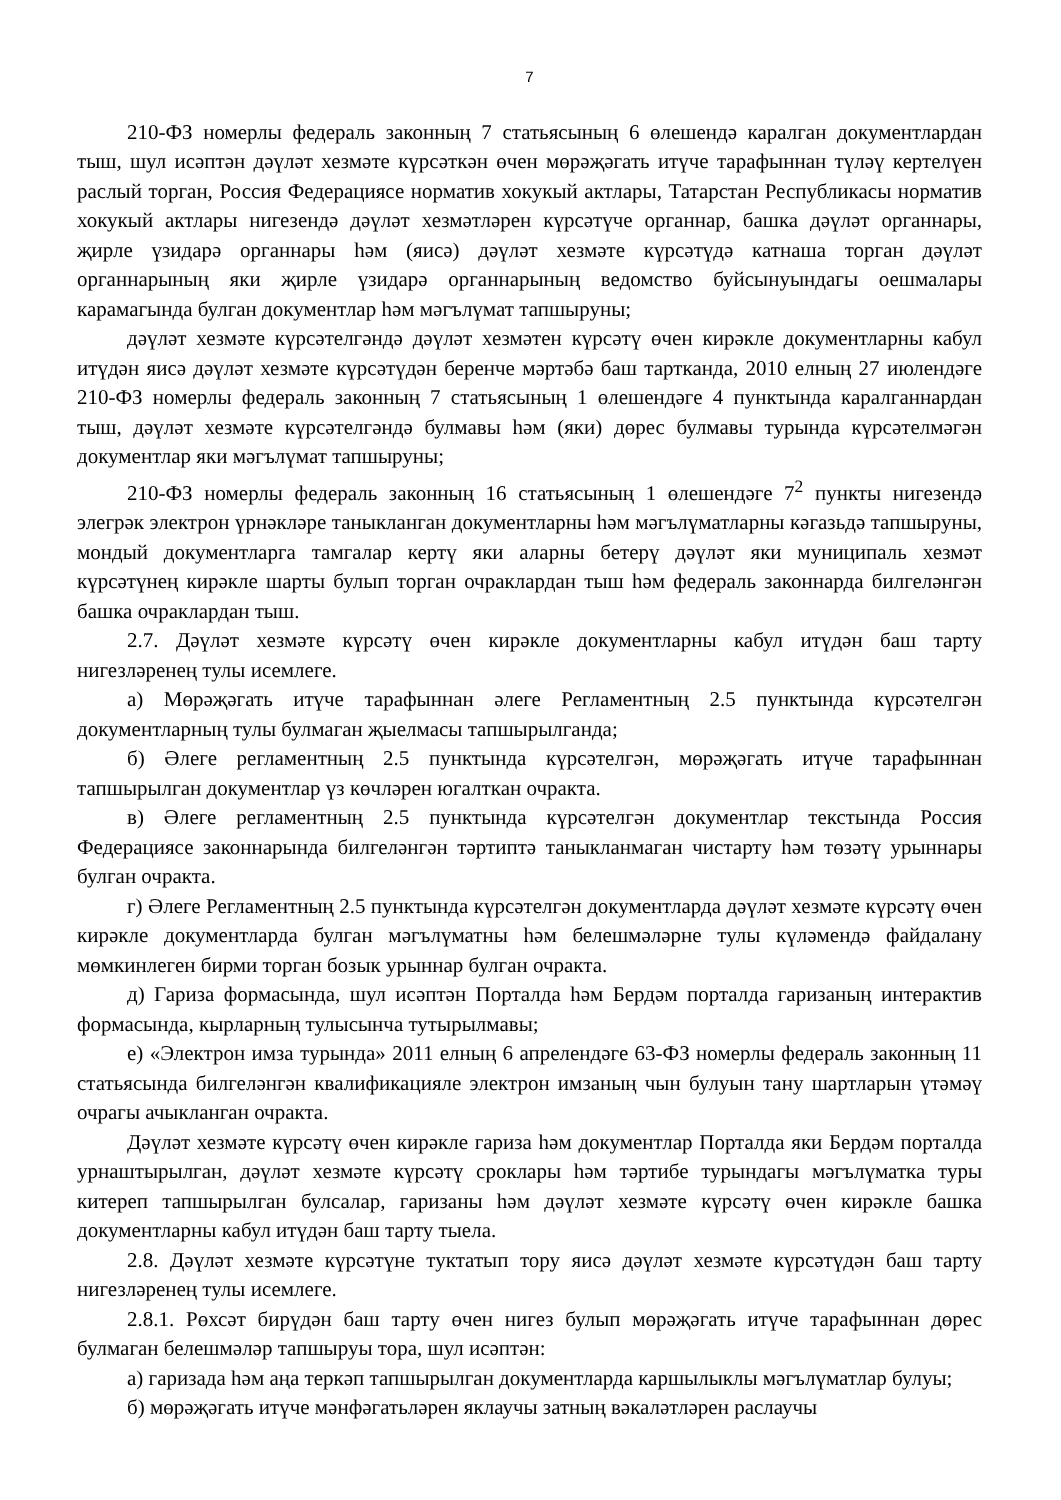7
210-ФЗ номерлы федераль законның 7 статьясының 6 өлешендә каралган документлардан тыш, шул исәптән дәүләт хезмәте күрсәткән өчен мөрәҗәгать итүче тарафыннан түләү кертелүен раслый торган, Россия Федерациясе норматив хокукый актлары, Татарстан Республикасы норматив хокукый актлары нигезендә дәүләт хезмәтләрен күрсәтүче органнар, башка дәүләт органнары, җирле үзидарә органнары һәм (яисә) дәүләт хезмәте күрсәтүдә катнаша торган дәүләт органнарының яки җирле үзидарә органнарының ведомство буйсынуындагы оешмалары карамагында булган документлар һәм мәгълүмат тапшыруны;
дәүләт хезмәте күрсәтелгәндә дәүләт хезмәтен күрсәтү өчен кирәкле документларны кабул итүдән яисә дәүләт хезмәте күрсәтүдән беренче мәртәбә баш тартканда, 2010 елның 27 июлендәге 210-ФЗ номерлы федераль законның 7 статьясының 1 өлешендәге 4 пунктында каралганнардан тыш, дәүләт хезмәте күрсәтелгәндә булмавы һәм (яки) дөрес булмавы турында күрсәтелмәгән документлар яки мәгълүмат тапшыруны;
210-ФЗ номерлы федераль законның 16 статьясының 1 өлешендәге 7<sup>2</sup> пункты нигезендә элегрәк электрон үрнәкләре таныкланган документларны һәм мәгълүматларны кәгазьдә тапшыруны, мондый документларга тамгалар кертү яки аларны бетерү дәүләт яки муниципаль хезмәт күрсәтүнең кирәкле шарты булып торган очраклардан тыш һәм федераль законнарда билгеләнгән башка очраклардан тыш.
2.7. Дәүләт хезмәте күрсәтү өчен кирәкле документларны кабул итүдән баш тарту нигезләренең тулы исемлеге.
а) Мөрәҗәгать итүче тарафыннан әлеге Регламентның 2.5 пунктында күрсәтелгән документларның тулы булмаган җыелмасы тапшырылганда;
б) Әлеге регламентның 2.5 пунктында күрсәтелгән, мөрәҗәгать итүче тарафыннан тапшырылган документлар үз көчләрен югалткан очракта.
в) Әлеге регламентның 2.5 пунктында күрсәтелгән документлар текстында Россия Федерациясе законнарында билгеләнгән тәртиптә таныкланмаган чистарту һәм төзәтү урыннары булган очракта.
г) Әлеге Регламентның 2.5 пунктында күрсәтелгән документларда дәүләт хезмәте күрсәтү өчен кирәкле документларда булган мәгълүматны һәм белешмәләрне тулы күләмендә файдалану мөмкинлеген бирми торган бозык урыннар булган очракта.
д) Гариза формасында, шул исәптән Порталда һәм Бердәм порталда гаризаның интерактив формасында, кырларның тулысынча тутырылмавы;
е) «Электрон имза турында» 2011 елның 6 апрелендәге 63-ФЗ номерлы федераль законның 11 статьясында билгеләнгән квалификацияле электрон имзаның чын булуын тану шартларын үтәмәү очрагы ачыкланган очракта.
Дәүләт хезмәте күрсәтү өчен кирәкле гариза һәм документлар Порталда яки Бердәм порталда урнаштырылган, дәүләт хезмәте күрсәтү сроклары һәм тәртибе турындагы мәгълүматка туры китереп тапшырылган булсалар, гаризаны һәм дәүләт хезмәте күрсәтү өчен кирәкле башка документларны кабул итүдән баш тарту тыела.
2.8. Дәүләт хезмәте күрсәтүне туктатып тору яисә дәүләт хезмәте күрсәтүдән баш тарту нигезләренең тулы исемлеге.
2.8.1. Рөхсәт бирүдән баш тарту өчен нигез булып мөрәҗәгать итүче тарафыннан дөрес булмаган белешмәләр тапшыруы тора, шул исәптән:
а) гаризада һәм аңа теркәп тапшырылган документларда каршылыклы мәгълүматлар булуы;
б) мөрәҗәгать итүче мәнфәгатьләрен яклаучы затның вәкаләтләрен раслаучы